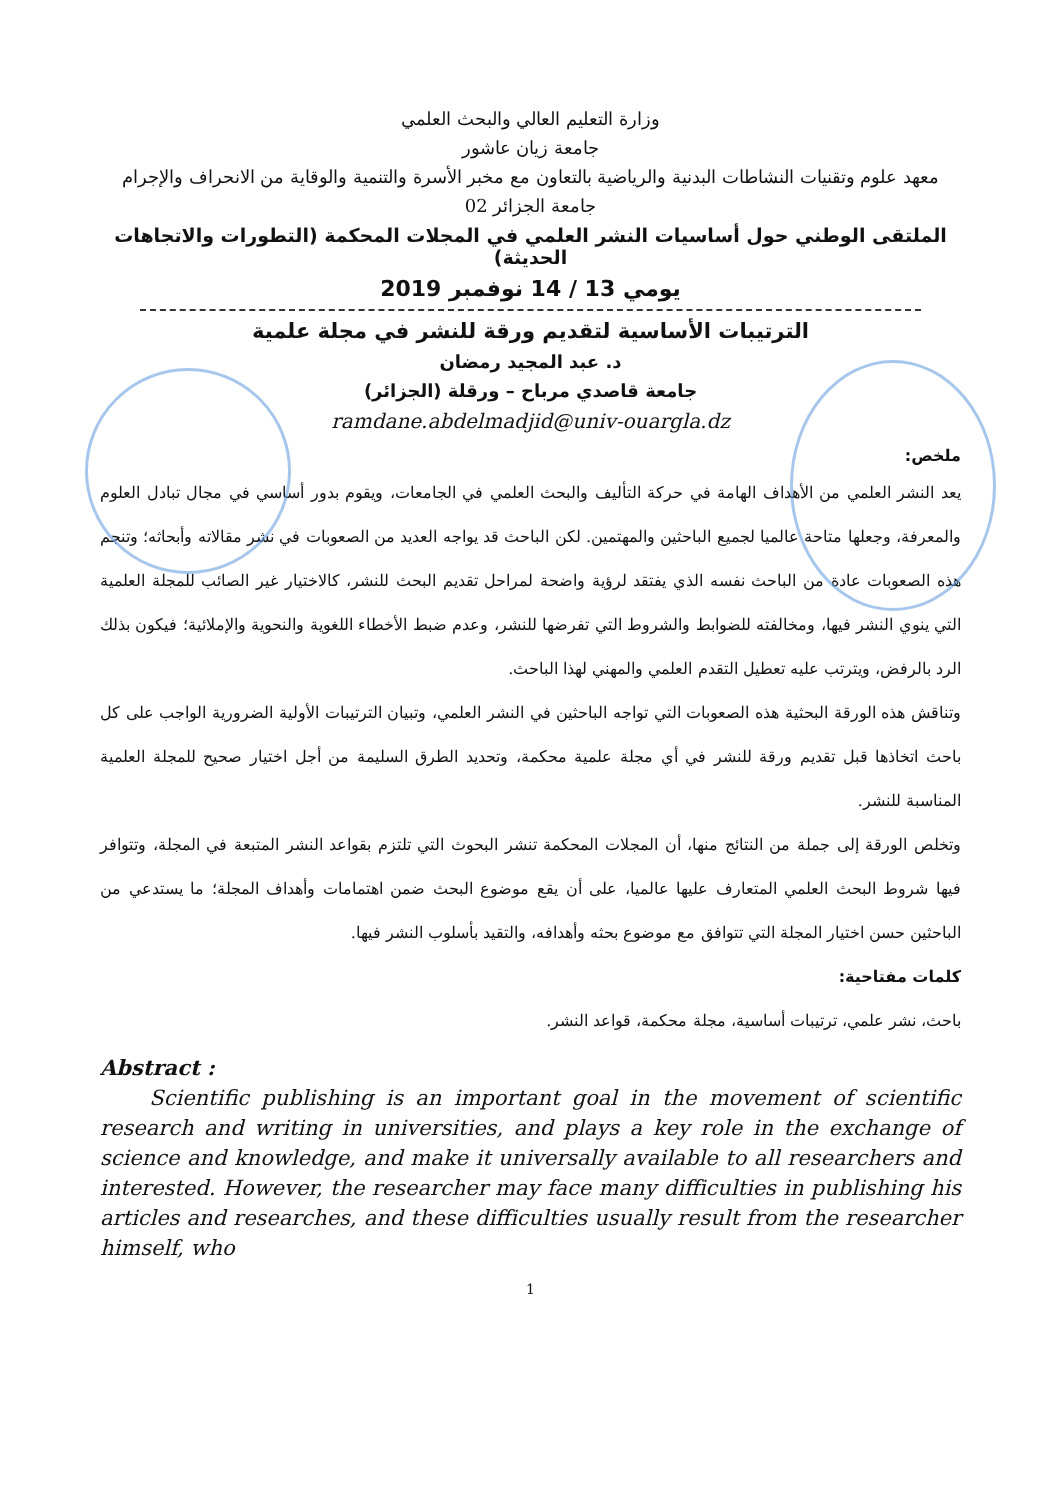وزارة التعليم العالي والبحث العلمي
جامعة زيان عاشور
معهد علوم وتقنيات النشاطات البدنية والرياضية بالتعاون مع مخبر الأسرة والتنمية والوقاية من الانحراف والإجرام
جامعة الجزائر 02
الملتقى الوطني حول أساسيات النشر العلمي في المجلات المحكمة (التطورات والاتجاهات الحديثة)
يومي 13 / 14 نوفمبر 2019
الترتيبات الأساسية لتقديم ورقة للنشر في مجلة علمية
د. عبد المجيد رمضان
جامعة قاصدي مرباح – ورقلة (الجزائر)
ramdane.abdelmadjid@univ-ouargla.dz
ملخص:
يعد النشر العلمي من الأهداف الهامة في حركة التأليف والبحث العلمي في الجامعات، ويقوم بدور أساسي في مجال تبادل العلوم والمعرفة، وجعلها متاحة عالميا لجميع الباحثين والمهتمين. لكن الباحث قد يواجه العديد من الصعوبات في نشر مقالاته وأبحاثه؛ وتنجم هذه الصعوبات عادة من الباحث نفسه الذي يفتقد لرؤية واضحة لمراحل تقديم البحث للنشر، كالاختيار غير الصائب للمجلة العلمية التي ينوي النشر فيها، ومخالفته للضوابط والشروط التي تفرضها للنشر، وعدم ضبط الأخطاء اللغوية والنحوية والإملائية؛ فيكون بذلك الرد بالرفض، ويترتب عليه تعطيل التقدم العلمي والمهني لهذا الباحث.
وتناقش هذه الورقة البحثية هذه الصعوبات التي تواجه الباحثين في النشر العلمي، وتبيان الترتيبات الأولية الضرورية الواجب على كل باحث اتخاذها قبل تقديم ورقة للنشر في أي مجلة علمية محكمة، وتحديد الطرق السليمة من أجل اختيار صحيح للمجلة العلمية المناسبة للنشر.
وتخلص الورقة إلى جملة من النتائج منها، أن المجلات المحكمة تنشر البحوث التي تلتزم بقواعد النشر المتبعة في المجلة، وتتوافر فيها شروط البحث العلمي المتعارف عليها عالميا، على أن يقع موضوع البحث ضمن اهتمامات وأهداف المجلة؛ ما يستدعي من الباحثين حسن اختيار المجلة التي تتوافق مع موضوع بحثه وأهدافه، والتقيد بأسلوب النشر فيها.
كلمات مفتاحية:
باحث، نشر علمي، ترتيبات أساسية، مجلة محكمة، قواعد النشر.
Abstract :
Scientific publishing is an important goal in the movement of scientific research and writing in universities, and plays a key role in the exchange of science and knowledge, and make it universally available to all researchers and interested. However, the researcher may face many difficulties in publishing his articles and researches, and these difficulties usually result from the researcher himself, who
1